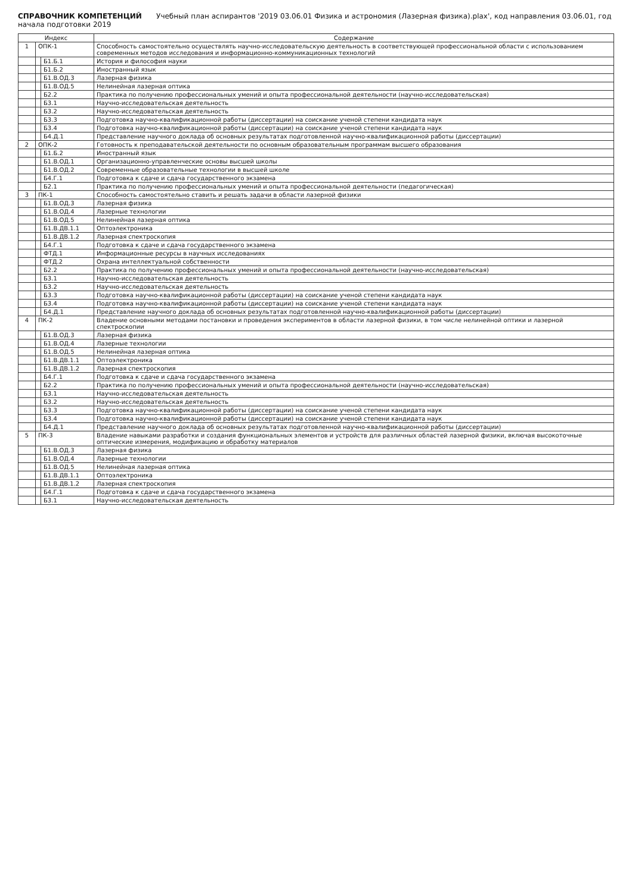СПРАВОЧНИК КОМПЕТЕНЦИЙ Учебный план аспирантов '2019 03.06.01 Физика и астрономия (Лазерная физика).plax', код направления 03.06.01, год начала подготовки 2019
| Индекс | | | Содержание |
| --- | --- | --- | --- |
| 1 | ОПК-1 | | Способность самостоятельно осуществлять научно-исследовательскую деятельность в соответствующей профессиональной области с использованием современных методов исследования и информационно-коммуникационных технологий |
| | | Б1.Б.1 | История и философия науки |
| | | Б1.Б.2 | Иностранный язык |
| | | Б1.В.ОД.3 | Лазерная физика |
| | | Б1.В.ОД.5 | Нелинейная лазерная оптика |
| | | Б2.2 | Практика по получению профессиональных умений и опыта профессиональной деятельности (научно-исследовательская) |
| | | Б3.1 | Научно-исследовательская деятельность |
| | | Б3.2 | Научно-исследовательская деятельность |
| | | Б3.3 | Подготовка научно-квалификационной работы (диссертации) на соискание ученой степени кандидата наук |
| | | Б3.4 | Подготовка научно-квалификационной работы (диссертации) на соискание ученой степени кандидата наук |
| | | Б4.Д.1 | Представление научного доклада об основных результатах подготовленной научно-квалификационной работы (диссертации) |
| 2 | ОПК-2 | | Готовность к преподавательской деятельности по основным образовательным программам высшего образования |
| | | Б1.Б.2 | Иностранный язык |
| | | Б1.В.ОД.1 | Организационно-управленческие основы высшей школы |
| | | Б1.В.ОД.2 | Современные образовательные технологии в высшей школе |
| | | Б4.Г.1 | Подготовка к сдаче и сдача государственного экзамена |
| | | Б2.1 | Практика по получению профессиональных умений и опыта профессиональной деятельности (педагогическая) |
| 3 | ПК-1 | | Способность самостоятельно ставить и решать задачи в области лазерной физики |
| | | Б1.В.ОД.3 | Лазерная физика |
| | | Б1.В.ОД.4 | Лазерные технологии |
| | | Б1.В.ОД.5 | Нелинейная лазерная оптика |
| | | Б1.В.ДВ.1.1 | Оптоэлектроника |
| | | Б1.В.ДВ.1.2 | Лазерная спектроскопия |
| | | Б4.Г.1 | Подготовка к сдаче и сдача государственного экзамена |
| | | ФТД.1 | Информационные ресурсы в научных исследованиях |
| | | ФТД.2 | Охрана интеллектуальной собственности |
| | | Б2.2 | Практика по получению профессиональных умений и опыта профессиональной деятельности (научно-исследовательская) |
| | | Б3.1 | Научно-исследовательская деятельность |
| | | Б3.2 | Научно-исследовательская деятельность |
| | | Б3.3 | Подготовка научно-квалификационной работы (диссертации) на соискание ученой степени кандидата наук |
| | | Б3.4 | Подготовка научно-квалификационной работы (диссертации) на соискание ученой степени кандидата наук |
| | | Б4.Д.1 | Представление научного доклада об основных результатах подготовленной научно-квалификационной работы (диссертации) |
| 4 | ПК-2 | | Владение основными методами постановки и проведения экспериментов в области лазерной физики, в том числе нелинейной оптики и лазерной спектроскопии |
| | | Б1.В.ОД.3 | Лазерная физика |
| | | Б1.В.ОД.4 | Лазерные технологии |
| | | Б1.В.ОД.5 | Нелинейная лазерная оптика |
| | | Б1.В.ДВ.1.1 | Оптоэлектроника |
| | | Б1.В.ДВ.1.2 | Лазерная спектроскопия |
| | | Б4.Г.1 | Подготовка к сдаче и сдача государственного экзамена |
| | | Б2.2 | Практика по получению профессиональных умений и опыта профессиональной деятельности (научно-исследовательская) |
| | | Б3.1 | Научно-исследовательская деятельность |
| | | Б3.2 | Научно-исследовательская деятельность |
| | | Б3.3 | Подготовка научно-квалификационной работы (диссертации) на соискание ученой степени кандидата наук |
| | | Б3.4 | Подготовка научно-квалификационной работы (диссертации) на соискание ученой степени кандидата наук |
| | | Б4.Д.1 | Представление научного доклада об основных результатах подготовленной научно-квалификационной работы (диссертации) |
| 5 | ПК-3 | | Владение навыками разработки и создания функциональных элементов и устройств для различных областей лазерной физики, включая высокоточные оптические измерения, модификацию и обработку материалов |
| | | Б1.В.ОД.3 | Лазерная физика |
| | | Б1.В.ОД.4 | Лазерные технологии |
| | | Б1.В.ОД.5 | Нелинейная лазерная оптика |
| | | Б1.В.ДВ.1.1 | Оптоэлектроника |
| | | Б1.В.ДВ.1.2 | Лазерная спектроскопия |
| | | Б4.Г.1 | Подготовка к сдаче и сдача государственного экзамена |
| | | Б3.1 | Научно-исследовательская деятельность |